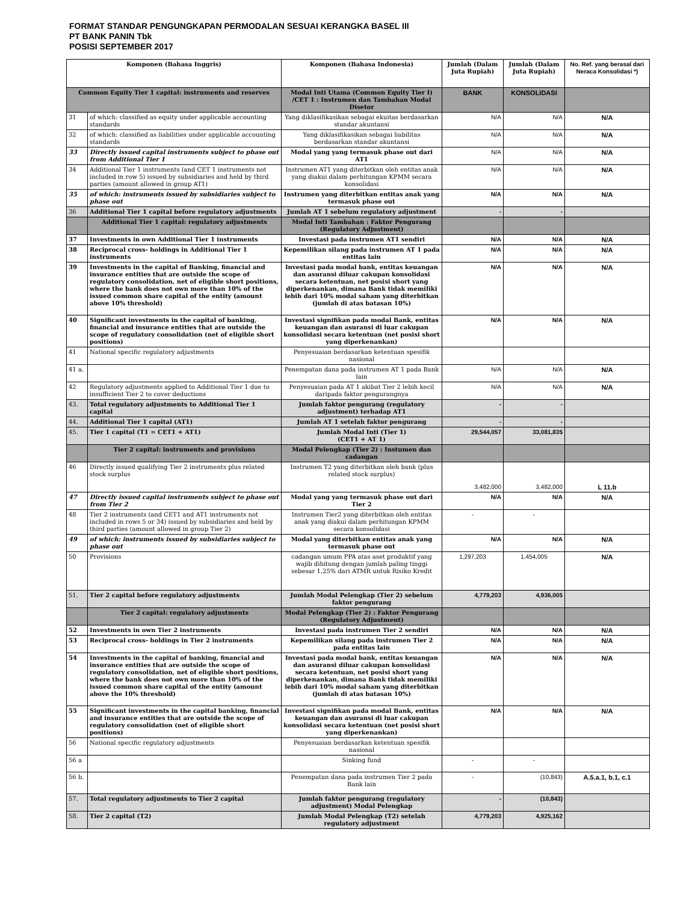FORMAT STANDAR PENGUNGKAPAN PERMODALAN SESUAI KERANGKA BASEL III
PT BANK PANIN Tbk
POSISI SEPTEMBER 2017
| Komponen (Bahasa Inggris) | | Komponen (Bahasa Indonesia) | Jumlah (Dalam Juta Rupiah) | Jumlah (Dalam Juta Rupiah) | No. Ref. yang berasal dari Neraca Konsolidasi *) |
| --- | --- | --- | --- | --- | --- |
| Common Equity Tier 1 capital: instruments and reserves | | Modal Inti Utama (Common Equity Tier I) /CET 1 : Instrumen dan Tambahan Modal Disetor | BANK | KONSOLIDASI | |
| 31 | of which: classified as equity under applicable accounting standards | Yang diklasifikasikan sebagai ekuitas berdasarkan standar akuntansi | N/A | N/A | N/A |
| 32 | of which: classified as liabilities under applicable accounting standards | Yang diklasifikasikan sebagai liabilitas berdasarkan standar akuntansi | N/A | N/A | N/A |
| 33 | Directly issued capital instruments subject to phase out from Additional Tier 1 | Modal yang yang termasuk phase out dari AT1 | N/A | N/A | N/A |
| 34 | Additional Tier 1 instruments (and CET 1 instruments not included in row 5) issued by subsidiaries and held by third parties (amount allowed in group AT1) | Instrumen AT1 yang diterbitkan oleh entitas anak yang diakui dalam perhitungan KPMM secara konsolidasi | N/A | N/A | N/A |
| 35 | of which: instruments issued by subsidiaries subject to phase out | Instrumen yang diterbitkan entitas anak yang termasuk phase out | N/A | N/A | N/A |
| 36 | Additional Tier 1 capital before regulatory adjustments | Jumlah AT 1 sebelum regulatory adjustment | - | - | |
| | Additional Tier 1 capital: regulatory adjustments | Modal Inti Tambahan : Faktor Pengurang (Regulatory Adjustment) | | | |
| 37 | Investments in own Additional Tier 1 instruments | Investasi pada instrumen AT1 sendiri | N/A | N/A | N/A |
| 38 | Reciprocal cross- holdings in Additional Tier 1 instruments | Kepemilikan silang pada instrumen AT 1 pada entitas lain | N/A | N/A | N/A |
| 39 | Investments in the capital of Banking, financial and insurance entities that are outside the scope of regulatory consolidation, net of eligible short positions, where the bank does not own more than 10% of the issued common share capital of the entity (amount above 10% threshold) | Investasi pada modal bank, entitas keuangan dan asuransi diluar cakupan konsolidasi secara ketentuan, net posisi short yang diperkenankan, dimana Bank tidak memiliki lebih dari 10% modal saham yang diterbitkan (jumlah di atas batasan 10%) | N/A | N/A | N/A |
| 40 | Significant investments in the capital of banking, financial and insurance entities that are outside the scope of regulatory consolidation (net of eligible short positions) | Investasi signifikan pada modal Bank, entitas keuangan dan asuransi di luar cakupan konsolidasi secara ketentuan (net posisi short yang diperkenankan) | N/A | N/A | N/A |
| 41 | National specific regulatory adjustments | Penyesuaian berdasarkan ketentuan spesifik nasional | | | |
| 41 a. | | Penempatan dana pada instrumen AT 1 pada Bank lain | N/A | N/A | N/A |
| 42 | Regulatory adjustments applied to Additional Tier 1 due to insufficient Tier 2 to cover deductions | Penyesuaian pada AT 1 akibat Tier 2 lebih kecil daripada faktor pengurangnya | N/A | N/A | N/A |
| 43. | Total regulatory adjustments to Additional Tier 1 capital | Jumlah faktor pengurang (regulatory adjustment) terhadap AT1 | - | - | |
| 44. | Additional Tier 1 capital (AT1) | Jumlah AT 1 setelah faktor pengurang | - | - | |
| 45. | Tier 1 capital (T1 = CET1 + AT1) | Jumlah Modal Inti (Tier 1) (CET1 + AT 1) | 29,544,057 | 33,081,835 | |
| | Tier 2 capital: instruments and provisions | Modal Pelengkap (Tier 2) : Instumen dan cadangan | | | |
| 46 | Directly issued qualifying Tier 2 instruments plus related stock surplus | Instrumen T2 yang diterbitkan oleh bank (plus related stock surplus) | 3,482,000 | 3,482,000 | L 11.b |
| 47 | Directly issued capital instruments subject to phase out from Tier 2 | Modal yang yang termasuk phase out dari Tier 2 | N/A | N/A | N/A |
| 48 | Tier 2 instruments (and CET1 and AT1 instruments not included in rows 5 or 34) issued by subsidiaries and held by third parties (amount allowed in group Tier 2) | Instrumen Tier2 yang diterbitkan oleh entitas anak yang diakui dalam perhitungan KPMM secara konsolidasi | - | - | |
| 49 | of which: instruments issued by subsidiaries subject to phase out | Modal yang diterbitkan entitas anak yang termasuk phase out | N/A | N/A | N/A |
| 50 | Provisions | cadangan umum PPA atas aset produktif yang wajib dihitung dengan jumlah paling tinggi sebesar 1,25% dari ATMR untuk Risiko Kredit | 1,297,203 | 1,454,005 | N/A |
| 51. | Tier 2 capital before regulatory adjustments | Jumlah Modal Pelengkap (Tier 2) sebelum faktor pengurang | 4,779,203 | 4,936,005 | |
| | Tier 2 capital: regulatory adjustments | Modal Pelengkap (Tier 2) : Faktor Pengurang (Regulatory Adjustment) | | | |
| 52 | Investments in own Tier 2 instruments | Investasi pada instrumen Tier 2 sendiri | N/A | N/A | N/A |
| 53 | Reciprocal cross- holdings in Tier 2 instruments | Kepemilikan silang pada instrumen Tier 2 pada entitas lain | N/A | N/A | N/A |
| 54 | Investments in the capital of banking, financial and insurance entities that are outside the scope of regulatory consolidation, net of eligible short positions, where the bank does not own more than 10% of the issued common share capital of the entity (amount above the 10% threshold) | Investasi pada modal bank, entitas keuangan dan asuransi diluar cakupan konsolidasi secara ketentuan, net posisi short yang diperkenankan, dimana Bank tidak memiliki lebih dari 10% modal saham yang diterbitkan (jumlah di atas batasan 10%) | N/A | N/A | N/A |
| 55 | Significant investments in the capital banking, financial and insurance entities that are outside the scope of regulatory consolidation (net of eligible short positions) | Investasi signifikan pada modal Bank, entitas keuangan dan asuransi di luar cakupan konsolidasi secara ketentuan (net posisi short yang diperkenankan) | N/A | N/A | N/A |
| 56 | National specific regulatory adjustments | Penyesuaian berdasarkan ketentuan spesifik nasional | | | |
| 56 a | | Sinking fund | - | - | |
| 56 b. | | Penempatan dana pada instrumen Tier 2 pada Bank lain | - | (10,843) | A.5.a.1, b.1, c.1 |
| 57. | Total regulatory adjustments to Tier 2 capital | Jumlah faktor pengurang (regulatory adjustment) Modal Pelengkap | - | (10,843) | |
| 58. | Tier 2 capital (T2) | Jumlah Modal Pelengkap (T2) setelah regulatory adjustment | 4,779,203 | 4,925,162 | |